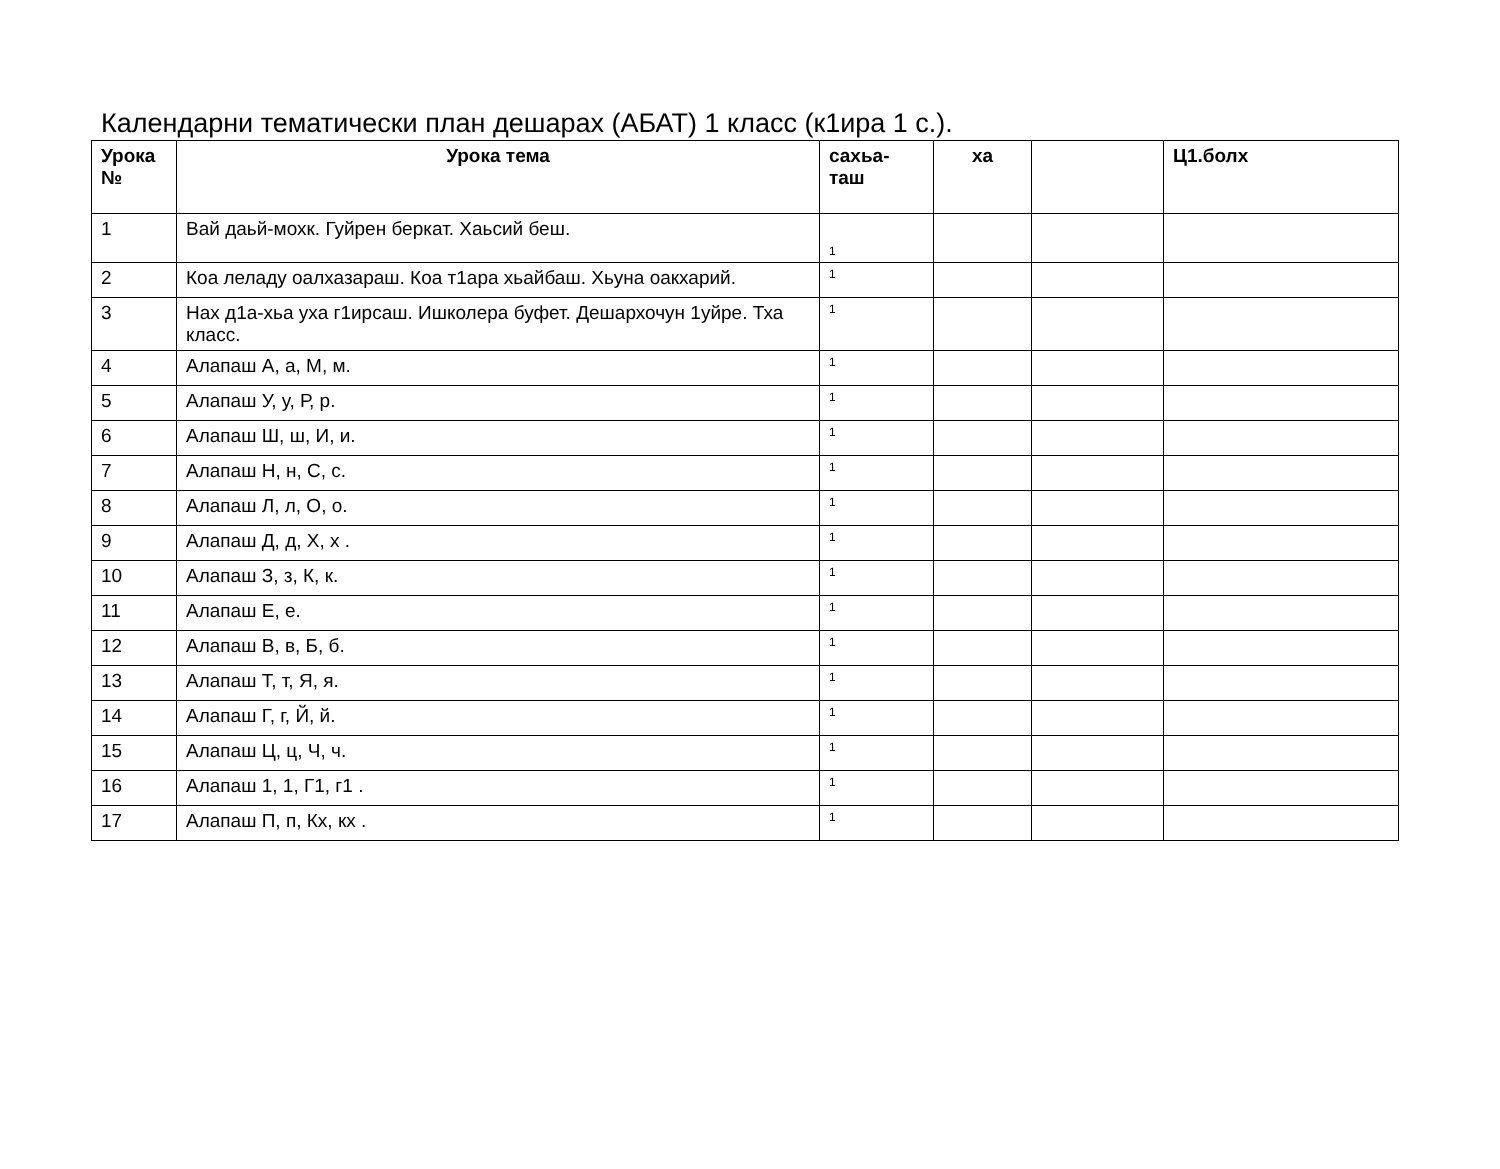Календарни тематически план дешарах (АБАТ) 1 класс (к1ира 1 с.).
| Урока № | Урока тема | сахьа- таш | ха | | Ц1.болх |
| --- | --- | --- | --- | --- | --- |
| 1 | Вай даьй-мохк. Гуйрен беркат. Хаьсий беш. | 1 | | | |
| 2 | Коа леладу оалхазараш. Коа т1ара хьайбаш. Хьуна оакхарий. | 1 | | | |
| 3 | Нах д1а-хьа уха г1ирсаш. Ишколера буфет. Дешархочун 1уйре. Тха класс. | 1 | | | |
| 4 | Алапаш А, а, М, м. | 1 | | | |
| 5 | Алапаш У, у, Р, р. | 1 | | | |
| 6 | Алапаш Ш, ш, И, и. | 1 | | | |
| 7 | Алапаш Н, н, С, с. | 1 | | | |
| 8 | Алапаш Л, л, О, о. | 1 | | | |
| 9 | Алапаш Д, д, Х, х . | 1 | | | |
| 10 | Алапаш З, з, К, к. | 1 | | | |
| 11 | Алапаш Е, е. | 1 | | | |
| 12 | Алапаш В, в, Б, б. | 1 | | | |
| 13 | Алапаш Т, т, Я, я. | 1 | | | |
| 14 | Алапаш Г, г, Й, й. | 1 | | | |
| 15 | Алапаш Ц, ц, Ч, ч. | 1 | | | |
| 16 | Алапаш 1, 1, Г1, г1 . | 1 | | | |
| 17 | Алапаш П, п, Кх, кх . | 1 | | | |